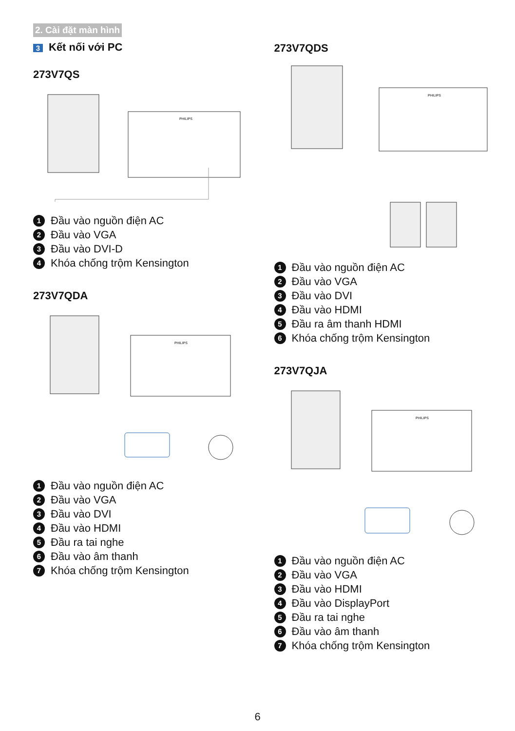2. Cài đặt màn hình
3 Kết nối với PC
273V7QS
PHILIPS
1 Đầu vào nguồn điện AC
2 Đầu vào VGA
3 Đầu vào DVI-D
4 Khóa chống trộm Kensington
273V7QDA
PHILIPS
1 Đầu vào nguồn điện AC
2 Đầu vào VGA
3 Đầu vào DVI
4 Đầu vào HDMI
5 Đầu ra tai nghe
6 Đầu vào âm thanh
7 Khóa chống trộm Kensington
273V7QDS
PHILIPS
1 Đầu vào nguồn điện AC
2 Đầu vào VGA
3 Đầu vào DVI
4 Đầu vào HDMI
5 Đầu ra âm thanh HDMI
6 Khóa chống trộm Kensington
273V7QJA
PHILIPS
1 Đầu vào nguồn điện AC
2 Đầu vào VGA
3 Đầu vào HDMI
4 Đầu vào DisplayPort
5 Đầu ra tai nghe
6 Đầu vào âm thanh
7 Khóa chống trộm Kensington
6